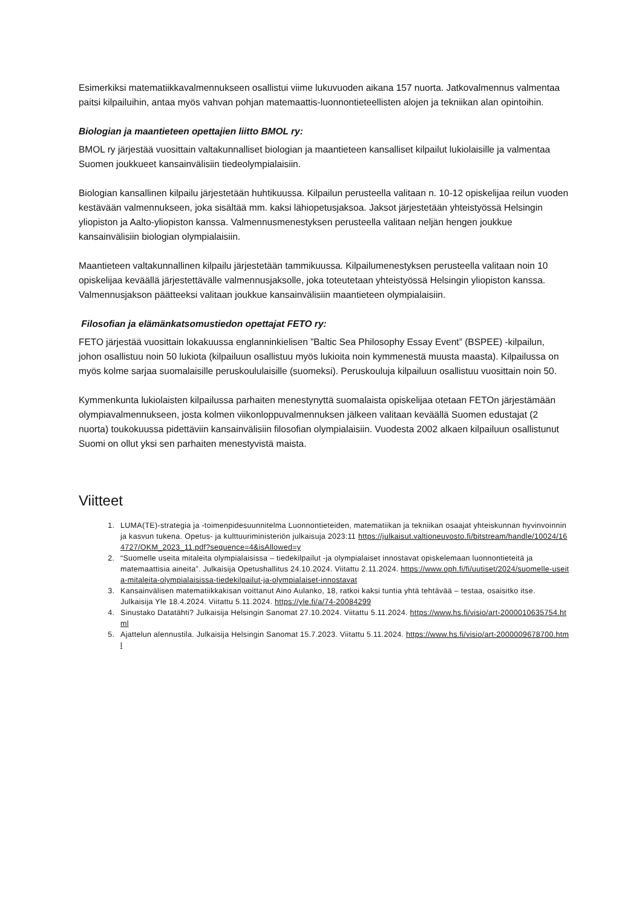Esimerkiksi matematiikkavalmennukseen osallistui viime lukuvuoden aikana 157 nuorta. Jatkovalmennus valmentaa paitsi kilpailuihin, antaa myös vahvan pohjan matemaattis-luonnontieteellisten alojen ja tekniikan alan opintoihin.
Biologian ja maantieteen opettajien liitto BMOL ry:
BMOL ry järjestää vuosittain valtakunnalliset biologian ja maantieteen kansalliset kilpailut lukiolaisille ja valmentaa Suomen joukkueet kansainvälisiin tiedeolympialaisiin.
Biologian kansallinen kilpailu järjestetään huhtikuussa. Kilpailun perusteella valitaan n. 10-12 opiskelijaa reilun vuoden kestävään valmennukseen, joka sisältää mm. kaksi lähiopetusjaksoa. Jaksot järjestetään yhteistyössä Helsingin yliopiston ja Aalto-yliopiston kanssa. Valmennusmenestyksen perusteella valitaan neljän hengen joukkue kansainvälisiin biologian olympialaisiin.
Maantieteen valtakunnallinen kilpailu järjestetään tammikuussa. Kilpailumenestyksen perusteella valitaan noin 10 opiskelijaa keväällä järjestettävälle valmennusjaksolle, joka toteutetaan yhteistyössä Helsingin yliopiston kanssa. Valmennusjakson päätteeksi valitaan joukkue kansainvälisiin maantieteen olympialaisiin.
Filosofian ja elämänkatsomustiedon opettajat FETO ry:
FETO järjestää vuosittain lokakuussa englanninkielisen ”Baltic Sea Philosophy Essay Event” (BSPEE) -kilpailun, johon osallistuu noin 50 lukiota (kilpailuun osallistuu myös lukioita noin kymmenestä muusta maasta). Kilpailussa on myös kolme sarjaa suomalaisille peruskoululaisille (suomeksi). Peruskouluja kilpailuun osallistuu vuosittain noin 50.
Kymmenkunta lukiolaisten kilpailussa parhaiten menestynyttä suomalaista opiskelijaa otetaan FETOn järjestämään olympiavalmennukseen, josta kolmen viikonloppuvalmennuksen jälkeen valitaan keväällä Suomen edustajat (2 nuorta) toukokuussa pidettäviin kansainvälisiin filosofian olympialaisiin. Vuodesta 2002 alkaen kilpailuun osallistunut Suomi on ollut yksi sen parhaiten menestyvistä maista.
Viitteet
1. LUMA(TE)-strategia ja -toimenpidesuunnitelma Luonnontieteiden, matematiikan ja tekniikan osaajat yhteiskunnan hyvinvoinnin ja kasvun tukena. Opetus- ja kulttuuriministeriön julkaisuja 2023:11 https://julkaisut.valtioneuvosto.fi/bitstream/handle/10024/164727/OKM_2023_11.pdf?sequence=4&isAllowed=y
2. “Suomelle useita mitaleita olympialaisissa – tiedekilpailut -ja olympialaiset innostavat opiskelemaan luonnontieteitä ja matemaattisia aineita”. Julkaisija Opetushallitus 24.10.2024. Viitattu 2.11.2024. https://www.oph.fi/fi/uutiset/2024/suomelle-useita-mitaleita-olympialaisissa-tiedekilpailut-ja-olympialaiset-innostavat
3. Kansainvälisen matematiikkakisan voittanut Aino Aulanko, 18, ratkoi kaksi tuntia yhtä tehtävää – testaa, osaisitko itse. Julkaisija Yle 18.4.2024. Viitattu 5.11.2024. https://yle.fi/a/74-20084299
4. Sinustako Datatähti? Julkaisija Helsingin Sanomat 27.10.2024. Viitattu 5.11.2024. https://www.hs.fi/visio/art-2000010635754.html
5. Ajattelun alennustila. Julkaisija Helsingin Sanomat 15.7.2023. Viitattu 5.11.2024. https://www.hs.fi/visio/art-2000009678700.html